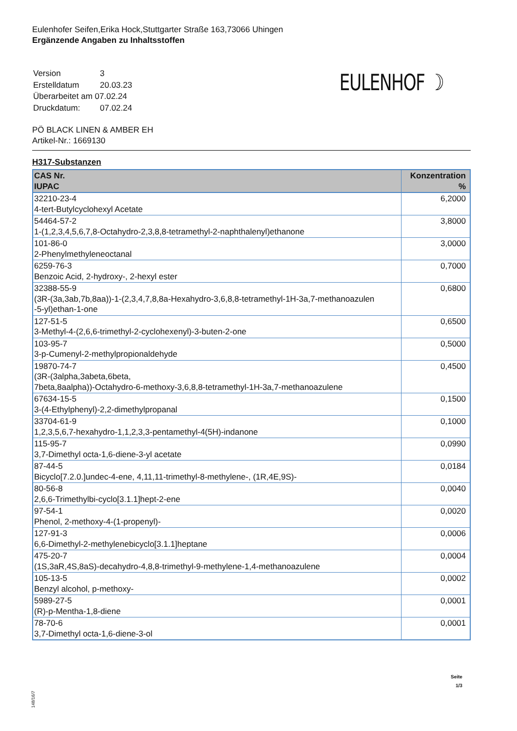Eulenhofer Seifen,Erika Hock,Stuttgarter Straße 163,73066 Uhingen
Ergänzende Angaben zu Inhaltsstoffen
| Version | 3 |
| Erstelldatum | 20.03.23 |
| Überarbeitet am 07.02.24 | |
| Druckdatum: | 07.02.24 |
EULENHOF ☽
PÖ BLACK LINEN & AMBER EH
Artikel-Nr.: 1669130
H317-Substanzen
| CAS Nr. IUPAC | Konzentration % |
| --- | --- |
| 32210-23-4 4-tert-Butylcyclohexyl Acetate | 6,2000 |
| 54464-57-2 1-(1,2,3,4,5,6,7,8-Octahydro-2,3,8,8-tetramethyl-2-naphthalenyl)ethanone | 3,8000 |
| 101-86-0 2-Phenylmethyleneoctanal | 3,0000 |
| 6259-76-3 Benzoic Acid, 2-hydroxy-, 2-hexyl ester | 0,7000 |
| 32388-55-9 (3R-(3a,3ab,7b,8aa))-1-(2,3,4,7,8,8a-Hexahydro-3,6,8,8-tetramethyl-1H-3a,7-methanoazulen -5-yl)ethan-1-one | 0,6800 |
| 127-51-5 3-Methyl-4-(2,6,6-trimethyl-2-cyclohexenyl)-3-buten-2-one | 0,6500 |
| 103-95-7 3-p-Cumenyl-2-methylpropionaldehyde | 0,5000 |
| 19870-74-7 (3R-(3alpha,3abeta,6beta, 7beta,8aalpha))-Octahydro-6-methoxy-3,6,8,8-tetramethyl-1H-3a,7-methanoazulene | 0,4500 |
| 67634-15-5 3-(4-Ethylphenyl)-2,2-dimethylpropanal | 0,1500 |
| 33704-61-9 1,2,3,5,6,7-hexahydro-1,1,2,3,3-pentamethyl-4(5H)-indanone | 0,1000 |
| 115-95-7 3,7-Dimethyl octa-1,6-diene-3-yl acetate | 0,0990 |
| 87-44-5 Bicyclo[7.2.0.]undec-4-ene, 4,11,11-trimethyl-8-methylene-, (1R,4E,9S)- | 0,0184 |
| 80-56-8 2,6,6-Trimethylbi-cyclo[3.1.1]hept-2-ene | 0,0040 |
| 97-54-1 Phenol, 2-methoxy-4-(1-propenyl)- | 0,0020 |
| 127-91-3 6,6-Dimethyl-2-methylenebicyclo[3.1.1]heptane | 0,0006 |
| 475-20-7 (1S,3aR,4S,8aS)-decahydro-4,8,8-trimethyl-9-methylene-1,4-methanoazulene | 0,0004 |
| 105-13-5 Benzyl alcohol, p-methoxy- | 0,0002 |
| 5989-27-5 (R)-p-Mentha-1,8-diene | 0,0001 |
| 78-70-6 3,7-Dimethyl octa-1,6-diene-3-ol | 0,0001 |
Seite
1/3
148/16/7